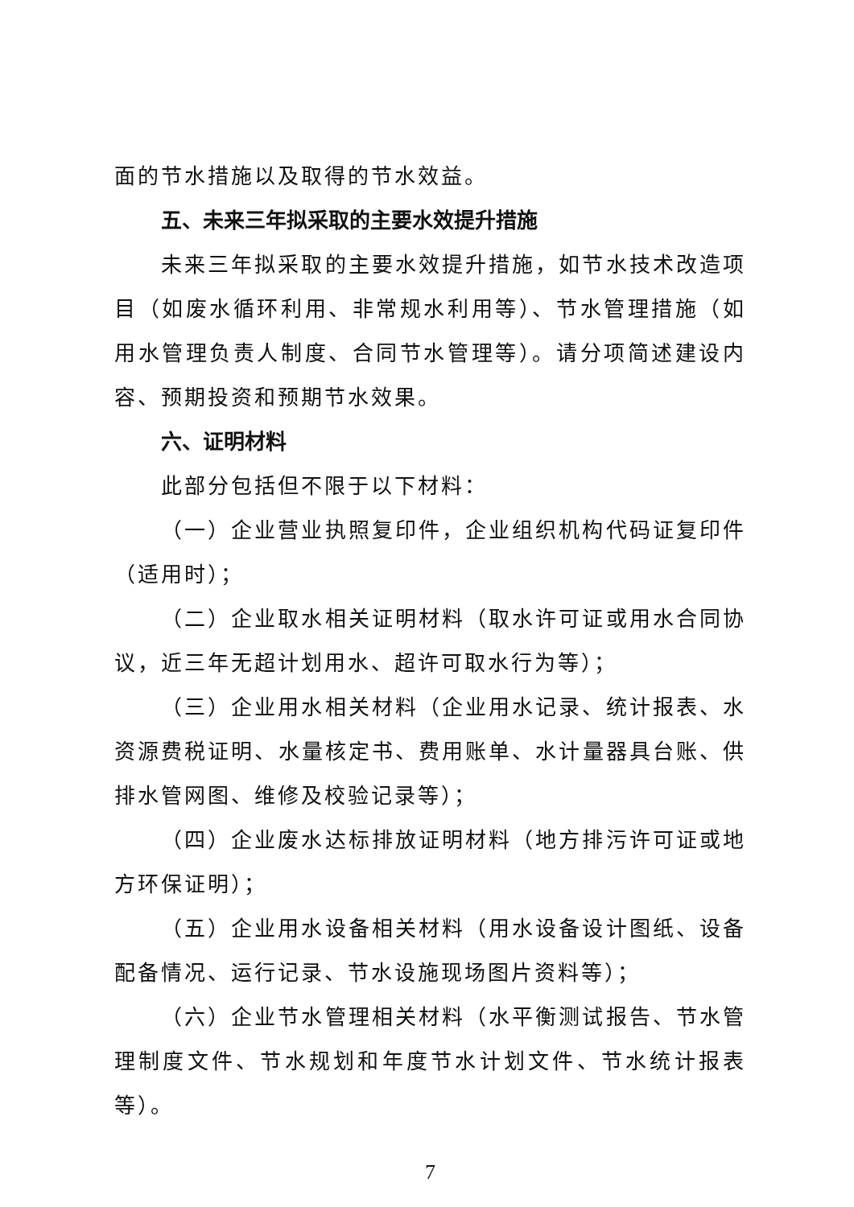面的节水措施以及取得的节水效益。
五、未来三年拟采取的主要水效提升措施
未来三年拟采取的主要水效提升措施，如节水技术改造项目（如废水循环利用、非常规水利用等）、节水管理措施（如用水管理负责人制度、合同节水管理等）。请分项简述建设内容、预期投资和预期节水效果。
六、证明材料
此部分包括但不限于以下材料：
（一）企业营业执照复印件，企业组织机构代码证复印件（适用时）；
（二）企业取水相关证明材料（取水许可证或用水合同协议，近三年无超计划用水、超许可取水行为等）；
（三）企业用水相关材料（企业用水记录、统计报表、水资源费税证明、水量核定书、费用账单、水计量器具台账、供排水管网图、维修及校验记录等）；
（四）企业废水达标排放证明材料（地方排污许可证或地方环保证明）；
（五）企业用水设备相关材料（用水设备设计图纸、设备配备情况、运行记录、节水设施现场图片资料等）；
（六）企业节水管理相关材料（水平衡测试报告、节水管理制度文件、节水规划和年度节水计划文件、节水统计报表等）。
7